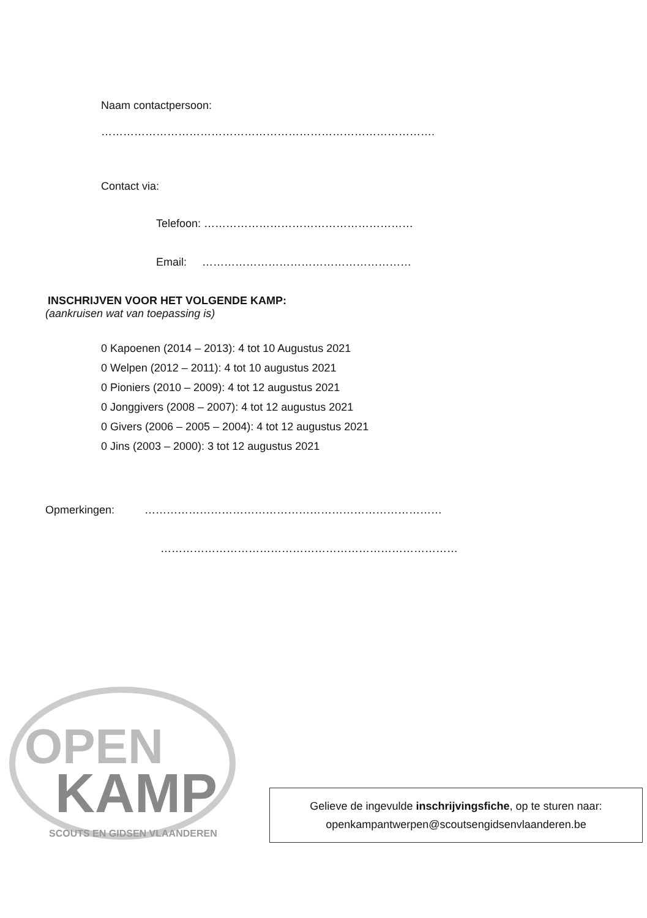Naam contactpersoon:
……………………………………………………………………………….
Contact via:
Telefoon: …………………………………………………
Email: …………………………………………………
INSCHRIJVEN VOOR HET VOLGENDE KAMP:
(aankruisen wat van toepassing is)
0 Kapoenen (2014 – 2013): 4 tot 10 Augustus 2021
0 Welpen (2012 – 2011): 4 tot 10 augustus 2021
0 Pioniers (2010 – 2009): 4 tot 12 augustus 2021
0 Jonggivers (2008 – 2007): 4 tot 12 augustus 2021
0 Givers (2006 – 2005 – 2004): 4 tot 12 augustus 2021
0 Jins (2003 – 2000): 3 tot 12 augustus 2021
Opmerkingen: ………………………………………………………………………
………………………………………………………………………
OPEN
KAMP
SCOUTS EN GIDSEN VLAANDEREN
Gelieve de ingevulde inschrijvingsfiche, op te sturen naar:
openkampantwerpen@scoutsengidsenvlaanderen.be